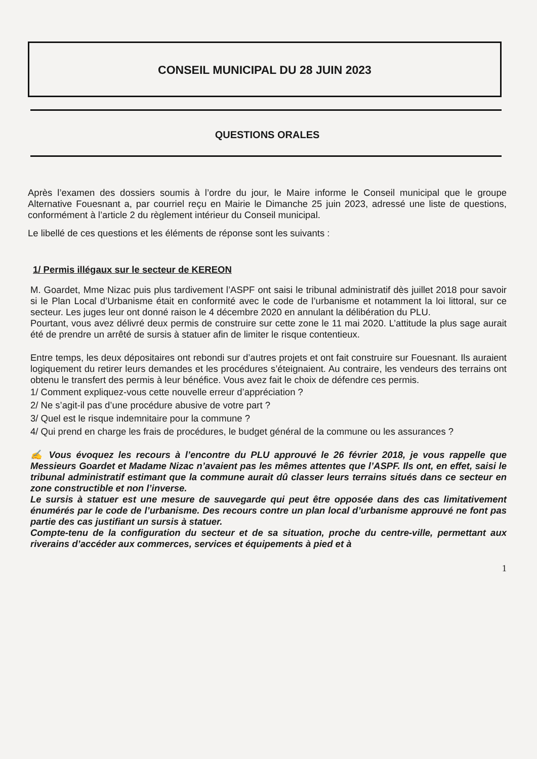CONSEIL MUNICIPAL DU 28 JUIN 2023
QUESTIONS ORALES
Après l’examen des dossiers soumis à l’ordre du jour, le Maire informe le Conseil municipal que le groupe Alternative Fouesnant a, par courriel reçu en Mairie le Dimanche 25 juin 2023, adressé une liste de questions, conformément à l’article 2 du règlement intérieur du Conseil municipal.
Le libellé de ces questions et les éléments de réponse sont les suivants :
1/ Permis illégaux sur le secteur de KEREON
M. Goardet, Mme Nizac puis plus tardivement l’ASPF ont saisi le tribunal administratif dès juillet 2018 pour savoir si le Plan Local d’Urbanisme était en conformité avec le code de l’urbanisme et notamment la loi littoral, sur ce secteur. Les juges leur ont donné raison le 4 décembre 2020 en annulant la délibération du PLU.
Pourtant, vous avez délivré deux permis de construire sur cette zone le 11 mai 2020. L’attitude la plus sage aurait été de prendre un arrêté de sursis à statuer afin de limiter le risque contentieux.
Entre temps, les deux dépositaires ont rebondi sur d’autres projets et ont fait construire sur Fouesnant. Ils auraient logiquement du retirer leurs demandes et les procédures s’éteignaient. Au contraire, les vendeurs des terrains ont obtenu le transfert des permis à leur bénéfice. Vous avez fait le choix de défendre ces permis.
1/ Comment expliquez-vous cette nouvelle erreur d’appréciation ?
2/ Ne s’agit-il pas d’une procédure abusive de votre part ?
3/ Quel est le risque indemnitaire pour la commune ?
4/ Qui prend en charge les frais de procédures, le budget général de la commune ou les assurances ?
✍ Vous évoquez les recours à l’encontre du PLU approuvé le 26 février 2018, je vous rappelle que Messieurs Goardet et Madame Nizac n’avaient pas les mêmes attentes que l’ASPF. Ils ont, en effet, saisi le tribunal administratif estimant que la commune aurait dû classer leurs terrains situés dans ce secteur en zone constructible et non l’inverse.
Le sursis à statuer est une mesure de sauvegarde qui peut être opposée dans des cas limitativement énumérés par le code de l’urbanisme. Des recours contre un plan local d’urbanisme approuvé ne font pas partie des cas justifiant un sursis à statuer.
Compte-tenu de la configuration du secteur et de sa situation, proche du centre-ville, permettant aux riverains d’accéder aux commerces, services et équipements à pied et à
1